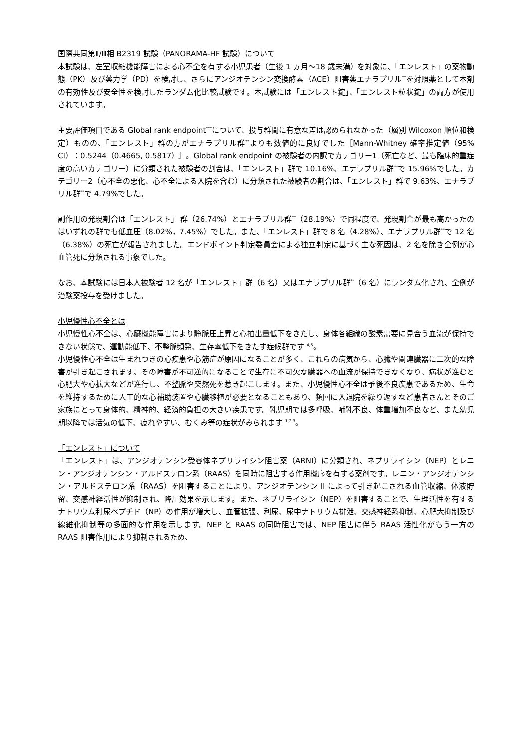国際共同第Ⅱ/Ⅲ相 B2319 試験（PANORAMA-HF 試験）について
本試験は、左室収縮機能障害による心不全を有する小児患者（生後 1 ヵ月～18 歳未満）を対象に、「エンレスト」の薬物動態（PK）及び薬力学（PD）を検討し、さらにアンジオテンシン変換酵素（ACE）阻害薬エナラプリル<sup>**</sup>を対照薬として本剤の有効性及び安全性を検討したランダム化比較試験です。本試験には「エンレスト錠」、「エンレスト粒状錠」の両方が使用されています。
主要評価項目である Global rank endpoint<sup>***</sup>について、投与群間に有意な差は認められなかった（層別 Wilcoxon 順位和検定）ものの、「エンレスト」群の方がエナラプリル群<sup>**</sup>よりも数値的に良好でした［Mann-Whitney 確率推定値（95% CI）：0.5244（0.4665, 0.5817）］。Global rank endpoint の被験者の内訳でカテゴリー1（死亡など、最も臨床的重症度の高いカテゴリー）に分類された被験者の割合は、「エンレスト」群で 10.16%、エナラプリル群<sup>**</sup>で 15.96%でした。カテゴリー2（心不全の悪化、心不全による入院を含む）に分類された被験者の割合は、「エンレスト」群で 9.63%、エナラプリル群<sup>**</sup>で 4.79%でした。
副作用の発現割合は「エンレスト」 群（26.74%）とエナラプリル群<sup>**</sup>（28.19%）で同程度で、発現割合が最も高かったのはいずれの群でも低血圧（8.02%，7.45%）でした。また、「エンレスト」群で 8 名（4.28%）、エナラプリル群<sup>**</sup>で 12 名（6.38%）の死亡が報告されました。エンドポイント判定委員会による独立判定に基づく主な死因は、2 名を除き全例が心血管死に分類される事象でした。
なお、本試験には日本人被験者 12 名が「エンレスト」群（6 名）又はエナラプリル群<sup>**</sup>（6 名）にランダム化され、全例が治験薬投与を受けました。
小児慢性心不全とは
小児慢性心不全は、心臓機能障害により静脈圧上昇と心拍出量低下をきたし、身体各組織の酸素需要に見合う血流が保持できない状態で、運動能低下、不整脈頻発、生存率低下をきたす症候群です <sup>4,5</sup>。
小児慢性心不全は生まれつきの心疾患や心筋症が原因になることが多く、これらの病気から、心臓や関連臓器に二次的な障害が引き起こされます。その障害が不可逆的になることで生存に不可欠な臓器への血流が保持できなくなり、病状が進むと心肥大や心拡大などが進行し、不整脈や突然死を惹き起こします。また、小児慢性心不全は予後不良疾患であるため、生命を維持するために人工的な心補助装置や心臓移植が必要となることもあり、頻回に入退院を繰り返すなど患者さんとそのご家族にとって身体的、精神的、経済的負担の大きい疾患です。乳児期では多呼吸、哺乳不良、体重増加不良など、また幼児期以降では活気の低下、疲れやすい、むくみ等の症状がみられます <sup>1,2,3</sup>。
「エンレスト」について
「エンレスト」は、アンジオテンシン受容体ネプリライシン阻害薬（ARNI）に分類され、ネプリライシン（NEP）とレニン・アンジオテンシン・アルドステロン系（RAAS）を同時に阻害する作用機序を有する薬剤です。レニン・アンジオテンシン・アルドステロン系（RAAS）を阻害することにより、アンジオテンシン II によって引き起こされる血管収縮、体液貯留、交感神経活性が抑制され、降圧効果を示します。また、ネプリライシン（NEP）を阻害することで、生理活性を有するナトリウム利尿ペプチド（NP）の作用が増大し、血管拡張、利尿、尿中ナトリウム排泄、交感神経系抑制、心肥大抑制及び線維化抑制等の多面的な作用を示します。NEP と RAAS の同時阻害では、NEP 阻害に伴う RAAS 活性化がもう一方の RAAS 阻害作用により抑制されるため、